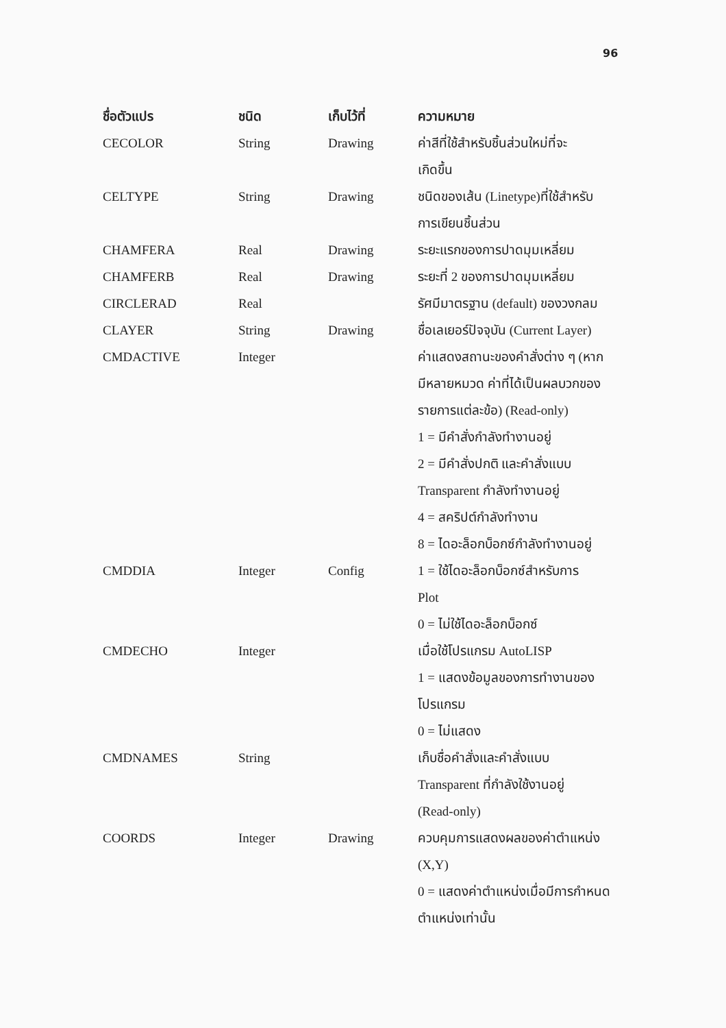96
| ชื่อตัวแปร | ชนิด | เก็บไว้ที่ | ความหมาย |
| --- | --- | --- | --- |
| CECOLOR | String | Drawing | ค่าสีที่ใช้สำหรับชิ้นส่วนใหม่ที่จะ เกิดขึ้น |
| CELTYPE | String | Drawing | ชนิดของเส้น (Linetype)ที่ใช้สำหรับ การเขียนชิ้นส่วน |
| CHAMFERA | Real | Drawing | ระยะแรกของการปาดมุมเหลี่ยม |
| CHAMFERB | Real | Drawing | ระยะที่ 2 ของการปาดมุมเหลี่ยม |
| CIRCLERAD | Real | | รัศมีมาตรฐาน (default) ของวงกลม |
| CLAYER | String | Drawing | ชื่อเลเยอร์ปัจจุบัน (Current Layer) |
| CMDACTIVE | Integer | | ค่าแสดงสถานะของคำสั่งต่าง ๆ (หาก มีหลายหมวด ค่าที่ได้เป็นผลบวกของ รายการแต่ละข้อ) (Read-only) 1 = มีคำสั่งกำลังทำงานอยู่ 2 = มีคำสั่งปกติ และคำสั่งแบบ Transparent กำลังทำงานอยู่ 4 = สคริปต์กำลังทำงาน 8 = ไดอะล็อกบ็อกซ์กำลังทำงานอยู่ |
| CMDDIA | Integer | Config | 1 = ใช้ไดอะล็อกบ็อกซ์สำหรับการ Plot 0 = ไม่ใช้ไดอะล็อกบ็อกซ์ |
| CMDECHO | Integer | | เมื่อใช้โปรแกรม AutoLISP 1 = แสดงข้อมูลของการทำงานของ โปรแกรม 0 = ไม่แสดง |
| CMDNAMES | String | | เก็บชื่อคำสั่งและคำสั่งแบบ Transparent ที่กำลังใช้งานอยู่ (Read-only) |
| COORDS | Integer | Drawing | ควบคุมการแสดงผลของค่าตำแหน่ง (X,Y) 0 = แสดงค่าตำแหน่งเมื่อมีการกำหนด ตำแหน่งเท่านั้น |